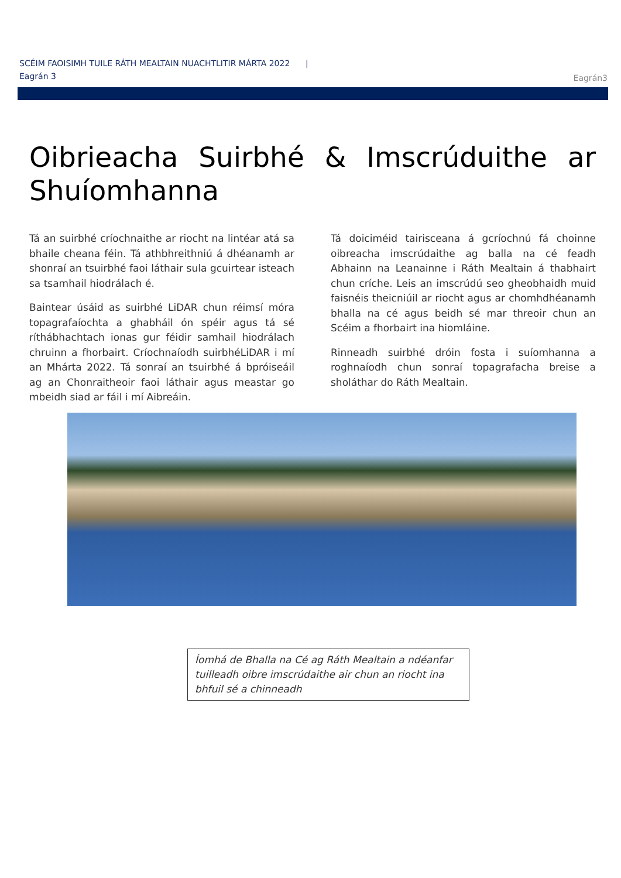SCÉIM FAOISIMH TUILE RÁTH MEALTAIN NUACHTLITIR MÁRTA 2022 | Eagrán 3
Eagrán3
Oibrieacha Suirbhé & Imscrúduithe ar Shuíomhanna
Tá an suirbhé críochnaithe ar riocht na lintéar atá sa bhaile cheana féin. Tá athbhreithniú á dhéanamh ar shonraí an tsuirbhé faoi láthair sula gcuirtear isteach sa tsamhail hiodrálach é.
Baintear úsáid as suirbhé LiDAR chun réimsí móra topagrafaíochta a ghabháil ón spéir agus tá sé ríthábhachtach ionas gur féidir samhail hiodrálach chruinn a fhorbairt. Críochnaíodh suirbhéLiDAR i mí an Mhárta 2022. Tá sonraí an tsuirbhé á bpróiseáil ag an Chonraitheoir faoi láthair agus meastar go mbeidh siad ar fáil i mí Aibreáin.
Tá doiciméid tairisceana á gcríochnú fá choinne oibreacha imscrúdaithe ag balla na cé feadh Abhainn na Leanainne i Ráth Mealtain á thabhairt chun críche. Leis an imscrúdú seo gheobhaidh muid faisnéis theicniúil ar riocht agus ar chomhdhéanamh bhalla na cé agus beidh sé mar threoir chun an Scéim a fhorbairt ina hiomláine.
Rinneadh suirbhé dróin fosta i suíomhanna a roghnaíodh chun sonraí topagrafacha breise a sholáthar do Ráth Mealtain.
Íomhá de Bhalla na Cé ag Ráth Mealtain a ndéanfar tuilleadh oibre imscrúdaithe air chun an riocht ina bhfuil sé a chinneadh